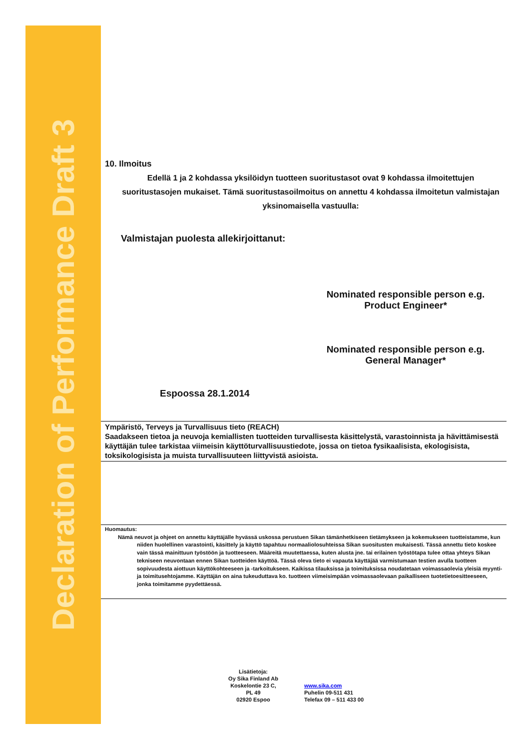Declaration of Performance Draft 3
10. Ilmoitus
Edellä 1 ja 2 kohdassa yksilöidyn tuotteen suoritustasot ovat 9 kohdassa ilmoitettujen suoritustasojen mukaiset. Tämä suoritustasoilmoitus on annettu 4 kohdassa ilmoitetun valmistajan yksinomaisella vastuulla:
Valmistajan puolesta allekirjoittanut:
Nominated responsible person e.g. Product Engineer*
Nominated responsible person e.g. General Manager*
Espoossa 28.1.2014
Ympäristö, Terveys ja Turvallisuus tieto (REACH)
Saadakseen tietoa ja neuvoja kemiallisten tuotteiden turvallisesta käsittelystä, varastoinnista ja hävittämisestä käyttäjän tulee tarkistaa viimeisin käyttöturvallisuustiedote, jossa on tietoa fysikaalisista, ekologisista, toksikologisista ja muista turvallisuuteen liittyvistä asioista.
Huomautus:
Nämä neuvot ja ohjeet on annettu käyttäjälle hyvässä uskossa perustuen Sikan tämänhetkiseen tietämykseen ja kokemukseen tuotteistamme, kun niiden huolellinen varastointi, käsittely ja käyttö tapahtuu normaaliolosuhteissa Sikan suositusten mukaisesti. Tässä annettu tieto koskee vain tässä mainittuun työstöön ja tuotteeseen. Määreitä muutettaessa, kuten alusta jne. tai erilainen työstötapa tulee ottaa yhteys Sikan tekniseen neuvontaan ennen Sikan tuotteiden käyttöä. Tässä oleva tieto ei vapauta käyttäjää varmistumaan testien avulla tuotteen sopivuudesta aiottuun käyttökohteeseen ja -tarkoitukseen. Kaikissa tilauksissa ja toimituksissa noudatetaan voimassaolevia yleisiä myynti- ja toimitusehtojamme. Käyttäjän on aina tukeuduttava ko. tuotteen viimeisimpään voimassaolevaan paikalliseen tuotetietoesitteeseen, jonka toimitamme pyydettäessä.
Lisätietoja:
Oy Sika Finland Ab
Koskelontie 23 C,
PL 49
02920 Espoo
www.sika.com
Puhelin 09-511 431
Telefax 09 – 511 433 00